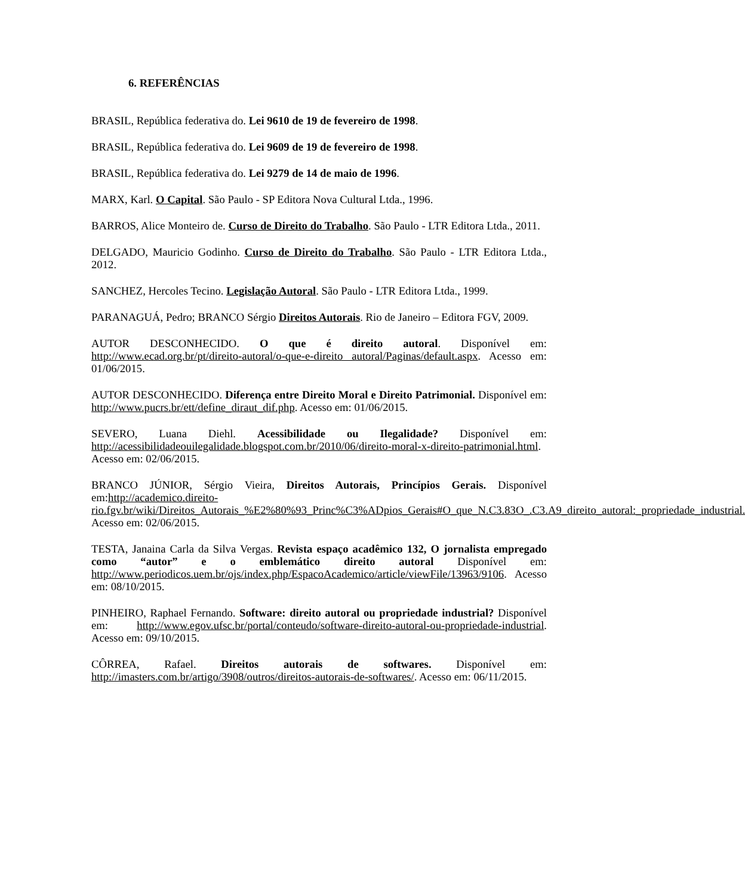6. REFERÊNCIAS
BRASIL, República federativa do. Lei 9610 de 19 de fevereiro de 1998.
BRASIL, República federativa do. Lei 9609 de 19 de fevereiro de 1998.
BRASIL, República federativa do. Lei 9279 de 14 de maio de 1996.
MARX, Karl. O Capital. São Paulo - SP Editora Nova Cultural Ltda., 1996.
BARROS, Alice Monteiro de. Curso de Direito do Trabalho. São Paulo - LTR Editora Ltda., 2011.
DELGADO, Mauricio Godinho. Curso de Direito do Trabalho. São Paulo - LTR Editora Ltda., 2012.
SANCHEZ, Hercoles Tecino. Legislação Autoral. São Paulo - LTR Editora Ltda., 1999.
PARANAGUÁ, Pedro; BRANCO Sérgio Direitos Autorais. Rio de Janeiro – Editora FGV, 2009.
AUTOR DESCONHECIDO. O que é direito autoral. Disponível em: http://www.ecad.org.br/pt/direito-autoral/o-que-e-direito autoral/Paginas/default.aspx. Acesso em: 01/06/2015.
AUTOR DESCONHECIDO. Diferença entre Direito Moral e Direito Patrimonial. Disponível em: http://www.pucrs.br/ett/define_diraut_dif.php. Acesso em: 01/06/2015.
SEVERO, Luana Diehl. Acessibilidade ou Ilegalidade? Disponível em: http://acessibilidadeouilegalidade.blogspot.com.br/2010/06/direito-moral-x-direito-patrimonial.html. Acesso em: 02/06/2015.
BRANCO JÚNIOR, Sérgio Vieira, Direitos Autorais, Princípios Gerais. Disponível em:http://academico.direito-rio.fgv.br/wiki/Direitos_Autorais_%E2%80%93_Princ%C3%ADpios_Gerais#O_que_N.C3.83O_.C3.A9_direito_autoral:_propriedade_industrial. Acesso em: 02/06/2015.
TESTA, Janaina Carla da Silva Vergas. Revista espaço acadêmico 132, O jornalista empregado como “autor” e o emblemático direito autoral Disponível em: http://www.periodicos.uem.br/ojs/index.php/EspacoAcademico/article/viewFile/13963/9106. Acesso em: 08/10/2015.
PINHEIRO, Raphael Fernando. Software: direito autoral ou propriedade industrial? Disponível em: http://www.egov.ufsc.br/portal/conteudo/software-direito-autoral-ou-propriedade-industrial. Acesso em: 09/10/2015.
CÔRREA, Rafael. Direitos autorais de softwares. Disponível em: http://imasters.com.br/artigo/3908/outros/direitos-autorais-de-softwares/. Acesso em: 06/11/2015.